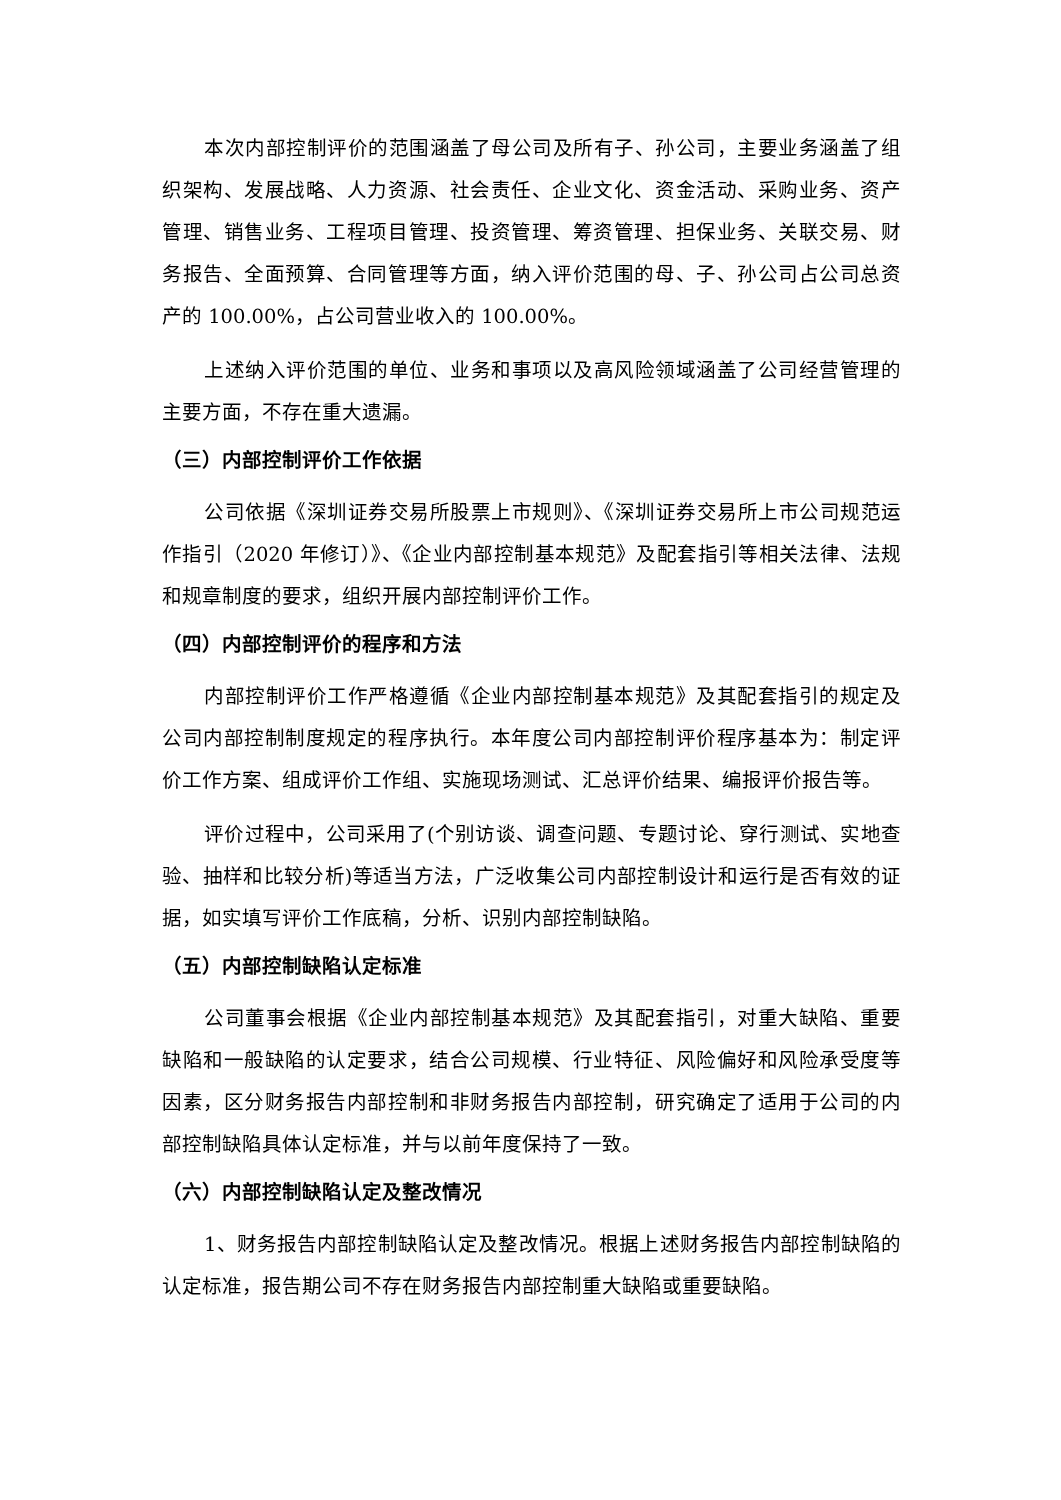本次内部控制评价的范围涵盖了母公司及所有子、孙公司，主要业务涵盖了组织架构、发展战略、人力资源、社会责任、企业文化、资金活动、采购业务、资产管理、销售业务、工程项目管理、投资管理、筹资管理、担保业务、关联交易、财务报告、全面预算、合同管理等方面，纳入评价范围的母、子、孙公司占公司总资产的 100.00%，占公司营业收入的 100.00%。
上述纳入评价范围的单位、业务和事项以及高风险领域涵盖了公司经营管理的主要方面，不存在重大遗漏。
（三）内部控制评价工作依据
公司依据《深圳证券交易所股票上市规则》、《深圳证券交易所上市公司规范运作指引（2020 年修订）》、《企业内部控制基本规范》及配套指引等相关法律、法规和规章制度的要求，组织开展内部控制评价工作。
（四）内部控制评价的程序和方法
内部控制评价工作严格遵循《企业内部控制基本规范》及其配套指引的规定及公司内部控制制度规定的程序执行。本年度公司内部控制评价程序基本为：制定评价工作方案、组成评价工作组、实施现场测试、汇总评价结果、编报评价报告等。
评价过程中，公司采用了(个别访谈、调查问题、专题讨论、穿行测试、实地查验、抽样和比较分析)等适当方法，广泛收集公司内部控制设计和运行是否有效的证据，如实填写评价工作底稿，分析、识别内部控制缺陷。
（五）内部控制缺陷认定标准
公司董事会根据《企业内部控制基本规范》及其配套指引，对重大缺陷、重要缺陷和一般缺陷的认定要求，结合公司规模、行业特征、风险偏好和风险承受度等因素，区分财务报告内部控制和非财务报告内部控制，研究确定了适用于公司的内部控制缺陷具体认定标准，并与以前年度保持了一致。
（六）内部控制缺陷认定及整改情况
1、财务报告内部控制缺陷认定及整改情况。根据上述财务报告内部控制缺陷的认定标准，报告期公司不存在财务报告内部控制重大缺陷或重要缺陷。